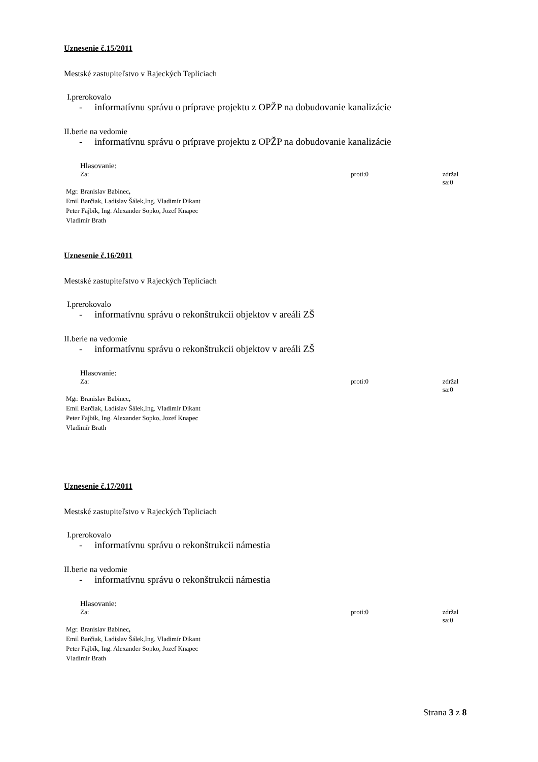Uznesenie č.15/2011
Mestské zastupiteľstvo v Rajeckých Tepliciach
I.prerokovalo
- informatívnu správu o príprave projektu z OPŽP na dobudovanie kanalizácie
II.berie na vedomie
- informatívnu správu o príprave projektu z OPŽP na dobudovanie kanalizácie
Hlasovanie:
Za: proti:0 zdržal sa:0
Mgr. Branislav Babinec,
Emil Barčiak, Ladislav Šálek,Ing. Vladimír Dikant
Peter Fajbík, Ing. Alexander Sopko, Jozef Knapec
Vladimír Brath
Uznesenie č.16/2011
Mestské zastupiteľstvo v Rajeckých Tepliciach
I.prerokovalo
- informatívnu správu o rekonštrukcii objektov v areáli ZŠ
II.berie na vedomie
- informatívnu správu o rekonštrukcii objektov v areáli ZŠ
Hlasovanie:
Za: proti:0 zdržal sa:0
Mgr. Branislav Babinec,
Emil Barčiak, Ladislav Šálek,Ing. Vladimír Dikant
Peter Fajbík, Ing. Alexander Sopko, Jozef Knapec
Vladimír Brath
Uznesenie č.17/2011
Mestské zastupiteľstvo v Rajeckých Tepliciach
I.prerokovalo
- informatívnu správu o rekonštrukcii námestia
II.berie na vedomie
- informatívnu správu o rekonštrukcii námestia
Hlasovanie:
Za: proti:0 zdržal sa:0
Mgr. Branislav Babinec,
Emil Barčiak, Ladislav Šálek,Ing. Vladimír Dikant
Peter Fajbík, Ing. Alexander Sopko, Jozef Knapec
Vladimír Brath
Strana 3 z 8